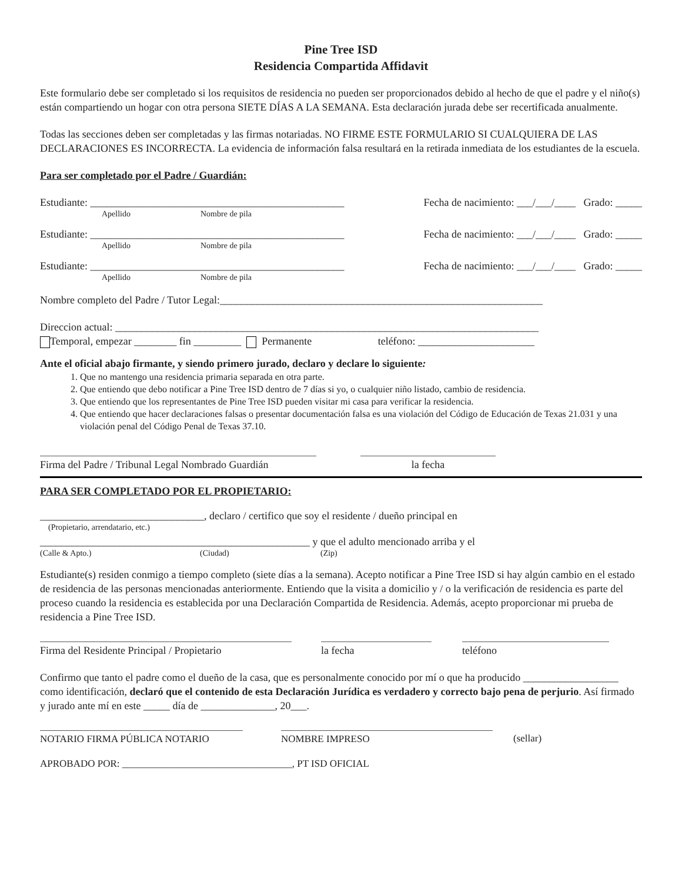Pine Tree ISD
Residencia Compartida Affidavit
Este formulario debe ser completado si los requisitos de residencia no pueden ser proporcionados debido al hecho de que el padre y el niño(s) están compartiendo un hogar con otra persona SIETE DÍAS A LA SEMANA. Esta declaración jurada debe ser recertificada anualmente.
Todas las secciones deben ser completadas y las firmas notariadas. NO FIRME ESTE FORMULARIO SI CUALQUIERA DE LAS DECLARACIONES ES INCORRECTA. La evidencia de información falsa resultará en la retirada inmediata de los estudiantes de la escuela.
Para ser completado por el Padre / Guardián:
Estudiante: ________________________________________________ Fecha de nacimiento: ___/___/____ Grado: _____
Apellido Nombre de pila
Estudiante: ________________________________________________ Fecha de nacimiento: ___/___/____ Grado: _____
Apellido Nombre de pila
Estudiante: ________________________________________________ Fecha de nacimiento: ___/___/____ Grado: _____
Apellido Nombre de pila
Nombre completo del Padre / Tutor Legal:_____________________________________________________________
Direccion actual: ________________________________________________________________________________
Temporal, empezar ________ fin _________ Permanente teléfono: ______________________
Ante el oficial abajo firmante, y siendo primero jurado, declaro y declare lo siguiente:
1. Que no mantengo una residencia primaria separada en otra parte.
2. Que entiendo que debo notificar a Pine Tree ISD dentro de 7 días si yo, o cualquier niño listado, cambio de residencia.
3. Que entiendo que los representantes de Pine Tree ISD pueden visitar mi casa para verificar la residencia.
4. Que entiendo que hacer declaraciones falsas o presentar documentación falsa es una violación del Código de Educación de Texas 21.031 y una violación penal del Código Penal de Texas 37.10.
Firma del Padre / Tribunal Legal Nombrado Guardián
la fecha
PARA SER COMPLETADO POR EL PROPIETARIO:
_______________________________, declaro / certifico que soy el residente / dueño principal en
(Propietario, arrendatario, etc.)
___________________________________________________ y que el adulto mencionado arriba y el
(Calle & Apto.) (Ciudad) (Zip)
Estudiante(s) residen conmigo a tiempo completo (siete días a la semana). Acepto notificar a Pine Tree ISD si hay algún cambio en el estado de residencia de las personas mencionadas anteriormente. Entiendo que la visita a domicilio y / o la verificación de residencia es parte del proceso cuando la residencia es establecida por una Declaración Compartida de Residencia. Además, acepto proporcionar mi prueba de residencia a Pine Tree ISD.
Firma del Residente Principal / Propietario
la fecha teléfono
Confirmo que tanto el padre como el dueño de la casa, que es personalmente conocido por mí o que ha producido __________________ como identificación, declaró que el contenido de esta Declaración Jurídica es verdadero y correcto bajo pena de perjurio. Así firmado y jurado ante mí en este _____ día de ______________, 20___.
NOTARIO FIRMA PÚBLICA NOTARIO NOMBRE IMPRESO (sellar)
APROBADO POR: __________________________________, PT ISD OFICIAL